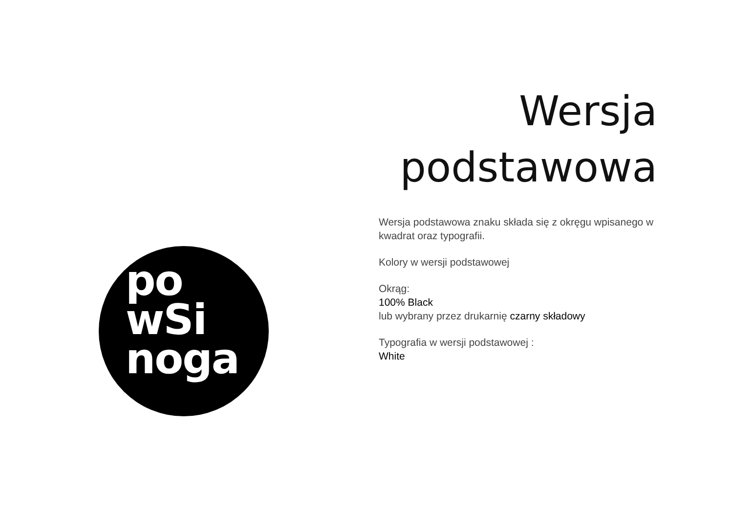po
wSi
noga
Wersja podstawowa
Wersja podstawowa znaku składa się z okręgu wpisanego w kwadrat oraz typografii.
Kolory w wersji podstawowej
Okrąg:
100% Black
lub wybrany przez drukarnię czarny składowy
Typografia w wersji podstawowej :
White